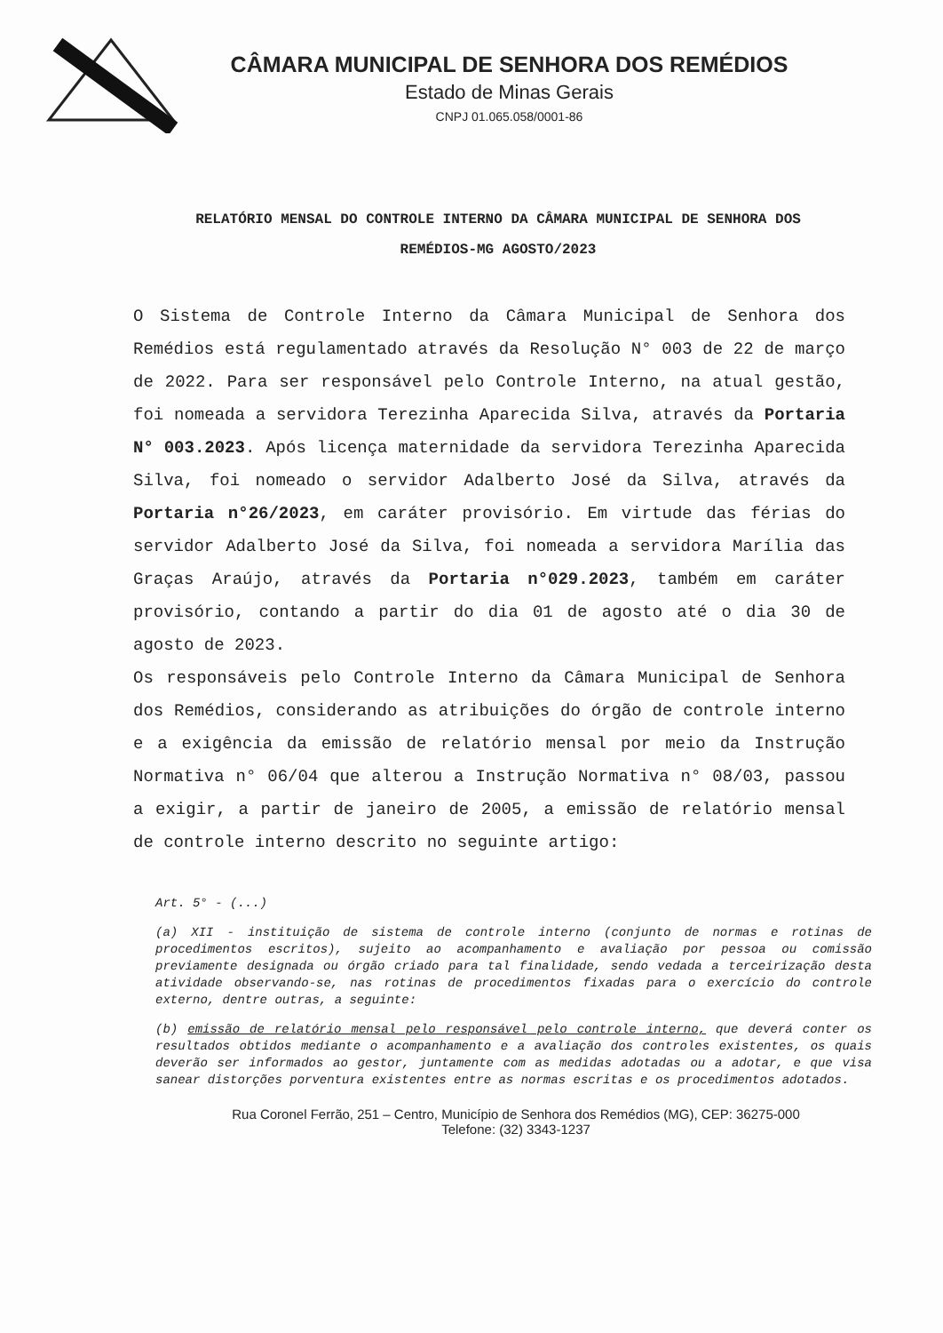CÂMARA MUNICIPAL DE SENHORA DOS REMÉDIOS
Estado de Minas Gerais
CNPJ 01.065.058/0001-86
RELATÓRIO MENSAL DO CONTROLE INTERNO DA CÂMARA MUNICIPAL DE SENHORA DOS REMÉDIOS-MG AGOSTO/2023
O Sistema de Controle Interno da Câmara Municipal de Senhora dos Remédios está regulamentado através da Resolução N° 003 de 22 de março de 2022. Para ser responsável pelo Controle Interno, na atual gestão, foi nomeada a servidora Terezinha Aparecida Silva, através da Portaria N° 003.2023. Após licença maternidade da servidora Terezinha Aparecida Silva, foi nomeado o servidor Adalberto José da Silva, através da Portaria n°26/2023, em caráter provisório. Em virtude das férias do servidor Adalberto José da Silva, foi nomeada a servidora Marília das Graças Araújo, através da Portaria n°029.2023, também em caráter provisório, contando a partir do dia 01 de agosto até o dia 30 de agosto de 2023.
Os responsáveis pelo Controle Interno da Câmara Municipal de Senhora dos Remédios, considerando as atribuições do órgão de controle interno e a exigência da emissão de relatório mensal por meio da Instrução Normativa n° 06/04 que alterou a Instrução Normativa n° 08/03, passou a exigir, a partir de janeiro de 2005, a emissão de relatório mensal de controle interno descrito no seguinte artigo:
Art. 5° - (...)
(a) XII - instituição de sistema de controle interno (conjunto de normas e rotinas de procedimentos escritos), sujeito ao acompanhamento e avaliação por pessoa ou comissão previamente designada ou órgão criado para tal finalidade, sendo vedada a terceirização desta atividade observando-se, nas rotinas de procedimentos fixadas para o exercício do controle externo, dentre outras, a seguinte:
(b) emissão de relatório mensal pelo responsável pelo controle interno, que deverá conter os resultados obtidos mediante o acompanhamento e a avaliação dos controles existentes, os quais deverão ser informados ao gestor, juntamente com as medidas adotadas ou a adotar, e que visa sanear distorções porventura existentes entre as normas escritas e os procedimentos adotados.
Rua Coronel Ferrão, 251 – Centro, Município de Senhora dos Remédios (MG), CEP: 36275-000
Telefone: (32) 3343-1237